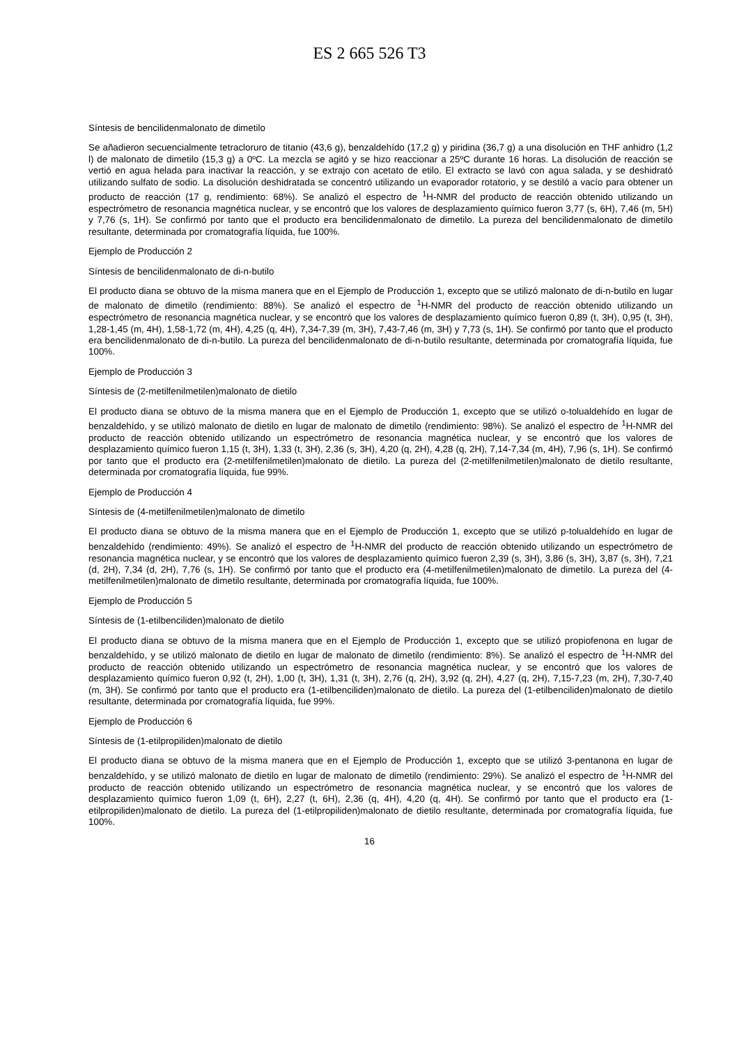ES 2 665 526 T3
Síntesis de bencilidenmalonato de dimetilo
Se añadieron secuencialmente tetracloruro de titanio (43,6 g), benzaldehído (17,2 g) y piridina (36,7 g) a una disolución en THF anhidro (1,2 l) de malonato de dimetilo (15,3 g) a 0ºC. La mezcla se agitó y se hizo reaccionar a 25ºC durante 16 horas. La disolución de reacción se vertió en agua helada para inactivar la reacción, y se extrajo con acetato de etilo. El extracto se lavó con agua salada, y se deshidrató utilizando sulfato de sodio. La disolución deshidratada se concentró utilizando un evaporador rotatorio, y se destiló a vacío para obtener un producto de reacción (17 g, rendimiento: 68%). Se analizó el espectro de <sup>1</sup>H-NMR del producto de reacción obtenido utilizando un espectrómetro de resonancia magnética nuclear, y se encontró que los valores de desplazamiento químico fueron 3,77 (s, 6H), 7,46 (m, 5H) y 7,76 (s, 1H). Se confirmó por tanto que el producto era bencilidenmalonato de dimetilo. La pureza del bencilidenmalonato de dimetilo resultante, determinada por cromatografía líquida, fue 100%.
Ejemplo de Producción 2
Síntesis de bencilidenmalonato de di-n-butilo
El producto diana se obtuvo de la misma manera que en el Ejemplo de Producción 1, excepto que se utilizó malonato de di-n-butilo en lugar de malonato de dimetilo (rendimiento: 88%). Se analizó el espectro de <sup>1</sup>H-NMR del producto de reacción obtenido utilizando un espectrómetro de resonancia magnética nuclear, y se encontró que los valores de desplazamiento químico fueron 0,89 (t, 3H), 0,95 (t, 3H), 1,28-1,45 (m, 4H), 1,58-1,72 (m, 4H), 4,25 (q, 4H), 7,34-7,39 (m, 3H), 7,43-7,46 (m, 3H) y 7,73 (s, 1H). Se confirmó por tanto que el producto era bencilidenmalonato de di-n-butilo. La pureza del bencilidenmalonato de di-n-butilo resultante, determinada por cromatografía líquida, fue 100%.
Ejemplo de Producción 3
Síntesis de (2-metilfenilmetilen)malonato de dietilo
El producto diana se obtuvo de la misma manera que en el Ejemplo de Producción 1, excepto que se utilizó o-tolualdehído en lugar de benzaldehído, y se utilizó malonato de dietilo en lugar de malonato de dimetilo (rendimiento: 98%). Se analizó el espectro de <sup>1</sup>H-NMR del producto de reacción obtenido utilizando un espectrómetro de resonancia magnética nuclear, y se encontró que los valores de desplazamiento químico fueron 1,15 (t, 3H), 1,33 (t, 3H), 2,36 (s, 3H), 4,20 (q, 2H), 4,28 (q, 2H), 7,14-7,34 (m, 4H), 7,96 (s, 1H). Se confirmó por tanto que el producto era (2-metilfenilmetilen)malonato de dietilo. La pureza del (2-metilfenilmetilen)malonato de dietilo resultante, determinada por cromatografía líquida, fue 99%.
Ejemplo de Producción 4
Síntesis de (4-metilfenilmetilen)malonato de dimetilo
El producto diana se obtuvo de la misma manera que en el Ejemplo de Producción 1, excepto que se utilizó p-tolualdehído en lugar de benzaldehído (rendimiento: 49%). Se analizó el espectro de <sup>1</sup>H-NMR del producto de reacción obtenido utilizando un espectrómetro de resonancia magnética nuclear, y se encontró que los valores de desplazamiento químico fueron 2,39 (s, 3H), 3,86 (s, 3H), 3,87 (s, 3H), 7,21 (d, 2H), 7,34 (d, 2H), 7,76 (s, 1H). Se confirmó por tanto que el producto era (4-metilfenilmetilen)malonato de dimetilo. La pureza del (4-metilfenilmetilen)malonato de dimetilo resultante, determinada por cromatografía líquida, fue 100%.
Ejemplo de Producción 5
Síntesis de (1-etilbenciliden)malonato de dietilo
El producto diana se obtuvo de la misma manera que en el Ejemplo de Producción 1, excepto que se utilizó propiofenona en lugar de benzaldehído, y se utilizó malonato de dietilo en lugar de malonato de dimetilo (rendimiento: 8%). Se analizó el espectro de <sup>1</sup>H-NMR del producto de reacción obtenido utilizando un espectrómetro de resonancia magnética nuclear, y se encontró que los valores de desplazamiento químico fueron 0,92 (t, 2H), 1,00 (t, 3H), 1,31 (t, 3H), 2,76 (q, 2H), 3,92 (q, 2H), 4,27 (q, 2H), 7,15-7,23 (m, 2H), 7,30-7,40 (m, 3H). Se confirmó por tanto que el producto era (1-etilbenciliden)malonato de dietilo. La pureza del (1-etilbenciliden)malonato de dietilo resultante, determinada por cromatografía líquida, fue 99%.
Ejemplo de Producción 6
Síntesis de (1-etilpropiliden)malonato de dietilo
El producto diana se obtuvo de la misma manera que en el Ejemplo de Producción 1, excepto que se utilizó 3-pentanona en lugar de benzaldehído, y se utilizó malonato de dietilo en lugar de malonato de dimetilo (rendimiento: 29%). Se analizó el espectro de <sup>1</sup>H-NMR del producto de reacción obtenido utilizando un espectrómetro de resonancia magnética nuclear, y se encontró que los valores de desplazamiento químico fueron 1,09 (t, 6H), 2,27 (t, 6H), 2,36 (q, 4H), 4,20 (q, 4H). Se confirmó por tanto que el producto era (1-etilpropiliden)malonato de dietilo. La pureza del (1-etilpropiliden)malonato de dietilo resultante, determinada por cromatografía líquida, fue 100%.
16